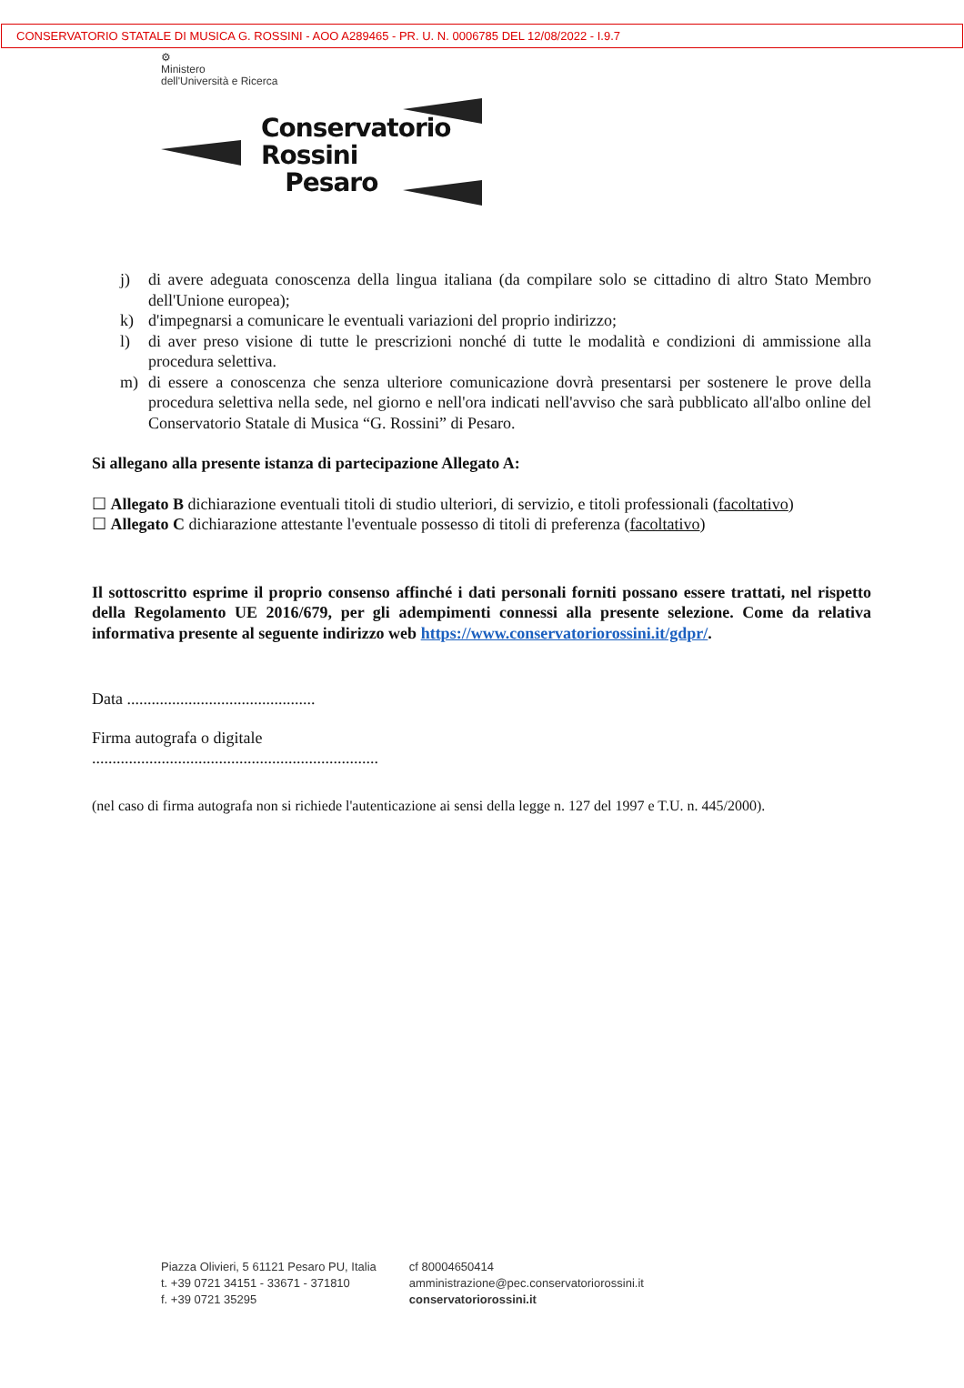CONSERVATORIO STATALE DI MUSICA G. ROSSINI - AOO A289465 - PR. U. N. 0006785 DEL 12/08/2022 - I.9.7
⚙
Ministero
dell'Università e Ricerca
Conservatorio
Rossini
Pesaro
j) di avere adeguata conoscenza della lingua italiana (da compilare solo se cittadino di altro Stato Membro dell'Unione europea);
k) d'impegnarsi a comunicare le eventuali variazioni del proprio indirizzo;
l) di aver preso visione di tutte le prescrizioni nonché di tutte le modalità e condizioni di ammissione alla procedura selettiva.
m) di essere a conoscenza che senza ulteriore comunicazione dovrà presentarsi per sostenere le prove della procedura selettiva nella sede, nel giorno e nell'ora indicati nell'avviso che sarà pubblicato all'albo online del Conservatorio Statale di Musica “G. Rossini” di Pesaro.
Si allegano alla presente istanza di partecipazione Allegato A:
☐ Allegato B dichiarazione eventuali titoli di studio ulteriori, di servizio, e titoli professionali (facoltativo)
☐ Allegato C dichiarazione attestante l'eventuale possesso di titoli di preferenza (facoltativo)
Il sottoscritto esprime il proprio consenso affinché i dati personali forniti possano essere trattati, nel rispetto della Regolamento UE 2016/679, per gli adempimenti connessi alla presente selezione. Come da relativa informativa presente al seguente indirizzo web https://www.conservatoriorossini.it/gdpr/.
Data ..............................................
Firma autografa o digitale
......................................................................
(nel caso di firma autografa non si richiede l'autenticazione ai sensi della legge n. 127 del 1997 e T.U. n. 445/2000).
Piazza Olivieri, 5 61121 Pesaro PU, Italia
t. +39 0721 34151 - 33671 - 371810
f. +39 0721 35295
cf 80004650414
amministrazione@pec.conservatoriorossini.it
conservatoriorossini.it